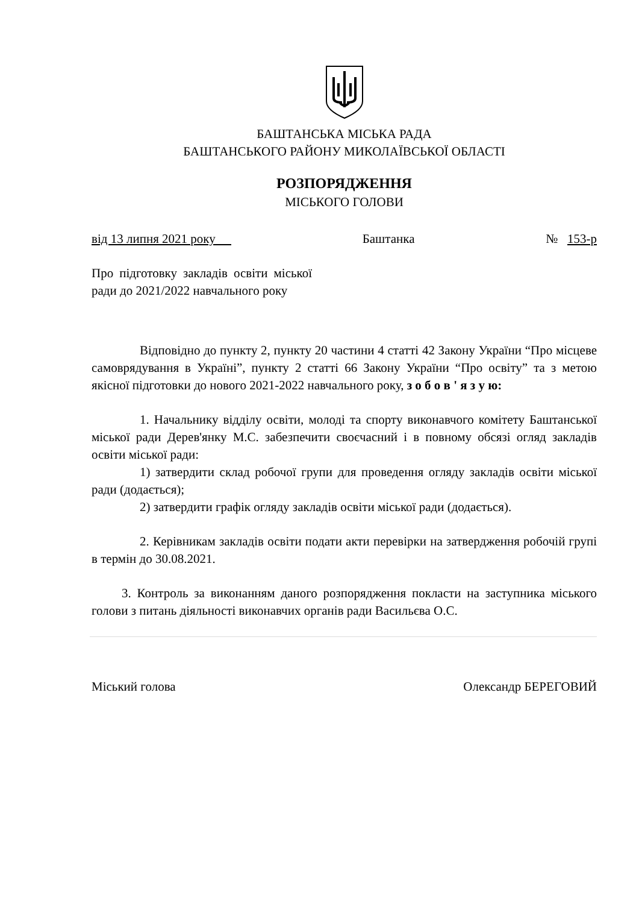БАШТАНСЬКА МІСЬКА РАДА
БАШТАНСЬКОГО РАЙОНУ МИКОЛАЇВСЬКОЇ ОБЛАСТІ
РОЗПОРЯДЖЕННЯ
МІСЬКОГО ГОЛОВИ
від 13 липня 2021 року Баштанка № 153-р
Про підготовку закладів освіти міської ради до 2021/2022 навчального року
Відповідно до пункту 2, пункту 20 частини 4 статті 42 Закону України “Про місцеве самоврядування в Україні”, пункту 2 статті 66 Закону України “Про освіту” та з метою якісної підготовки до нового 2021-2022 навчального року, з о б о в ' я з у ю:
1. Начальнику відділу освіти, молоді та спорту виконавчого комітету Баштанської міської ради Дерев'янку М.С. забезпечити своєчасний і в повному обсязі огляд закладів освіти міської ради:
1) затвердити склад робочої групи для проведення огляду закладів освіти міської ради (додається);
2) затвердити графік огляду закладів освіти міської ради (додається).
2. Керівникам закладів освіти подати акти перевірки на затвердження робочій групі в термін до 30.08.2021.
3. Контроль за виконанням даного розпорядження покласти на заступника міського голови з питань діяльності виконавчих органів ради Васильєва О.С.
Міський голова Олександр БЕРЕГОВИЙ